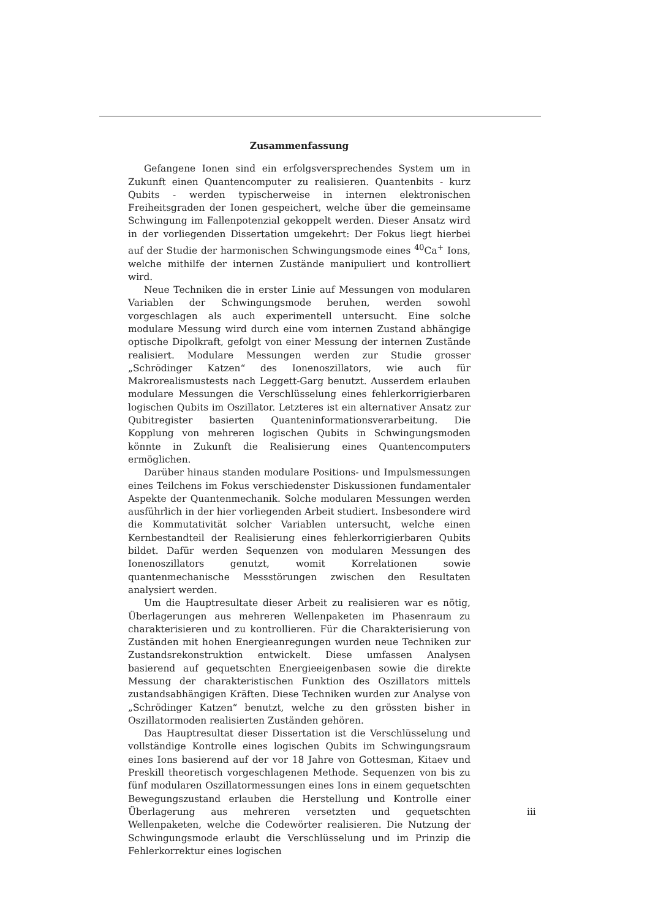Zusammenfassung
Gefangene Ionen sind ein erfolgsversprechendes System um in Zukunft einen Quantencomputer zu realisieren. Quantenbits - kurz Qubits - werden typischerweise in internen elektronischen Freiheitsgraden der Ionen gespeichert, welche über die gemeinsame Schwingung im Fallenpotenzial gekoppelt werden. Dieser Ansatz wird in der vorliegenden Dissertation umgekehrt: Der Fokus liegt hierbei auf der Studie der harmonischen Schwingungsmode eines <sup>40</sup>Ca<sup>+</sup> Ions, welche mithilfe der internen Zustände manipuliert und kontrolliert wird.
Neue Techniken die in erster Linie auf Messungen von modularen Variablen der Schwingungsmode beruhen, werden sowohl vorgeschlagen als auch experimentell untersucht. Eine solche modulare Messung wird durch eine vom internen Zustand abhängige optische Dipolkraft, gefolgt von einer Messung der internen Zustände realisiert. Modulare Messungen werden zur Studie grosser „Schrödinger Katzen“ des Ionenoszillators, wie auch für Makrorealismustests nach Leggett-Garg benutzt. Ausserdem erlauben modulare Messungen die Verschlüsselung eines fehlerkorrigierbaren logischen Qubits im Oszillator. Letzteres ist ein alternativer Ansatz zur Qubitregister basierten Quanteninformationsverarbeitung. Die Kopplung von mehreren logischen Qubits in Schwingungsmoden könnte in Zukunft die Realisierung eines Quantencomputers ermöglichen.
Darüber hinaus standen modulare Positions- und Impulsmessungen eines Teilchens im Fokus verschiedenster Diskussionen fundamentaler Aspekte der Quantenmechanik. Solche modularen Messungen werden ausführlich in der hier vorliegenden Arbeit studiert. Insbesondere wird die Kommutativität solcher Variablen untersucht, welche einen Kernbestandteil der Realisierung eines fehlerkorrigierbaren Qubits bildet. Dafür werden Sequenzen von modularen Messungen des Ionenoszillators genutzt, womit Korrelationen sowie quantenmechanische Messstörungen zwischen den Resultaten analysiert werden.
Um die Hauptresultate dieser Arbeit zu realisieren war es nötig, Überlagerungen aus mehreren Wellenpaketen im Phasenraum zu charakterisieren und zu kontrollieren. Für die Charakterisierung von Zuständen mit hohen Energieanregungen wurden neue Techniken zur Zustandsrekonstruktion entwickelt. Diese umfassen Analysen basierend auf gequetschten Energieeigenbasen sowie die direkte Messung der charakteristischen Funktion des Oszillators mittels zustandsabhängigen Kräften. Diese Techniken wurden zur Analyse von „Schrödinger Katzen“ benutzt, welche zu den grössten bisher in Oszillatormoden realisierten Zuständen gehören.
Das Hauptresultat dieser Dissertation ist die Verschlüsselung und vollständige Kontrolle eines logischen Qubits im Schwingungsraum eines Ions basierend auf der vor 18 Jahre von Gottesman, Kitaev und Preskill theoretisch vorgeschlagenen Methode. Sequenzen von bis zu fünf modularen Oszillatormessungen eines Ions in einem gequetschten Bewegungszustand erlauben die Herstellung und Kontrolle einer Überlagerung aus mehreren versetzten und gequetschten Wellenpaketen, welche die Codewörter realisieren. Die Nutzung der Schwingungsmode erlaubt die Verschlüsselung und im Prinzip die Fehlerkorrektur eines logischen
iii